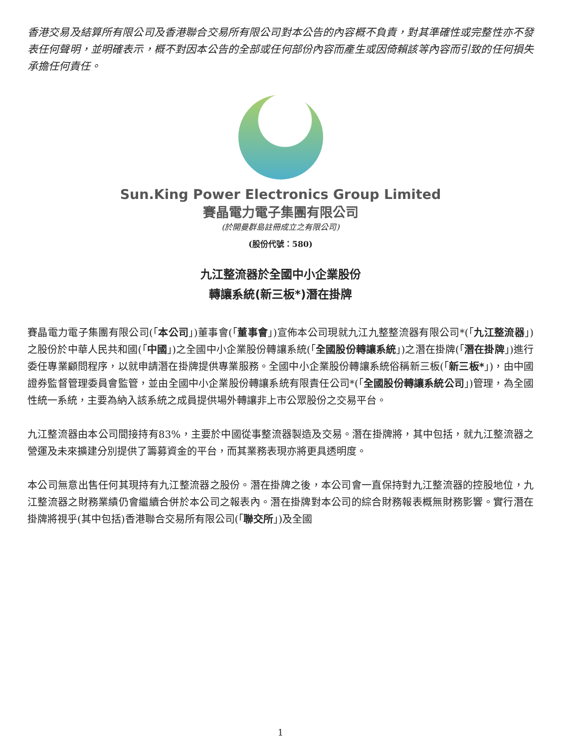香港交易及結算所有限公司及香港聯合交易所有限公司對本公告的內容概不負責，對其準確性或完整性亦不發表任何聲明，並明確表示，概不對因本公告的全部或任何部份內容而產生或因倚賴該等內容而引致的任何損失承擔任何責任。
Sun.King Power Electronics Group Limited
賽晶電力電子集團有限公司
(於開曼群島註冊成立之有限公司)
(股份代號：580)
九江整流器於全國中小企業股份
轉讓系統(新三板*)潛在掛牌
賽晶電力電子集團有限公司(「本公司」)董事會(「董事會」)宣佈本公司現就九江九整整流器有限公司*(「九江整流器」)之股份於中華人民共和國(「中國」)之全國中小企業股份轉讓系統(「全國股份轉讓系統」)之潛在掛牌(「潛在掛牌」)進行委任專業顧問程序，以就申請潛在掛牌提供專業服務。全國中小企業股份轉讓系統俗稱新三板(「新三板*」)，由中國證券監督管理委員會監管，並由全國中小企業股份轉讓系統有限責任公司*(「全國股份轉讓系統公司」)管理，為全國性統一系統，主要為納入該系統之成員提供場外轉讓非上市公眾股份之交易平台。
九江整流器由本公司間接持有83%，主要於中國從事整流器製造及交易。潛在掛牌將，其中包括，就九江整流器之營運及未來擴建分別提供了籌募資金的平台，而其業務表現亦將更具透明度。
本公司無意出售任何其現持有九江整流器之股份。潛在掛牌之後，本公司會一直保持對九江整流器的控股地位，九江整流器之財務業績仍會繼續合併於本公司之報表內。潛在掛牌對本公司的綜合財務報表概無財務影響。實行潛在掛牌將視乎(其中包括)香港聯合交易所有限公司(「聯交所」)及全國
1